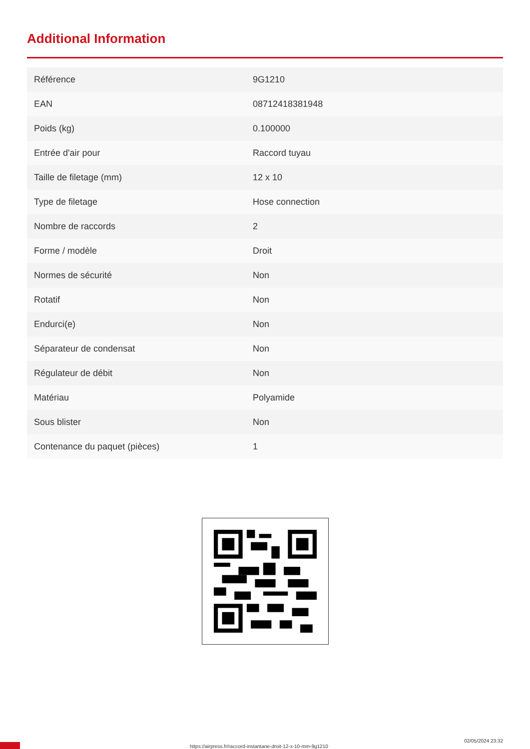Additional Information
| Référence | 9G1210 |
| EAN | 08712418381948 |
| Poids (kg) | 0.100000 |
| Entrée d'air pour | Raccord tuyau |
| Taille de filetage (mm) | 12 x 10 |
| Type de filetage | Hose connection |
| Nombre de raccords | 2 |
| Forme / modèle | Droit |
| Normes de sécurité | Non |
| Rotatif | Non |
| Endurci(e) | Non |
| Séparateur de condensat | Non |
| Régulateur de débit | Non |
| Matériau | Polyamide |
| Sous blister | Non |
| Contenance du paquet (pièces) | 1 |
https://airpress.fr/raccord-instantane-droit-12-x-10-mm-9g1210
02/05/2024 23:32